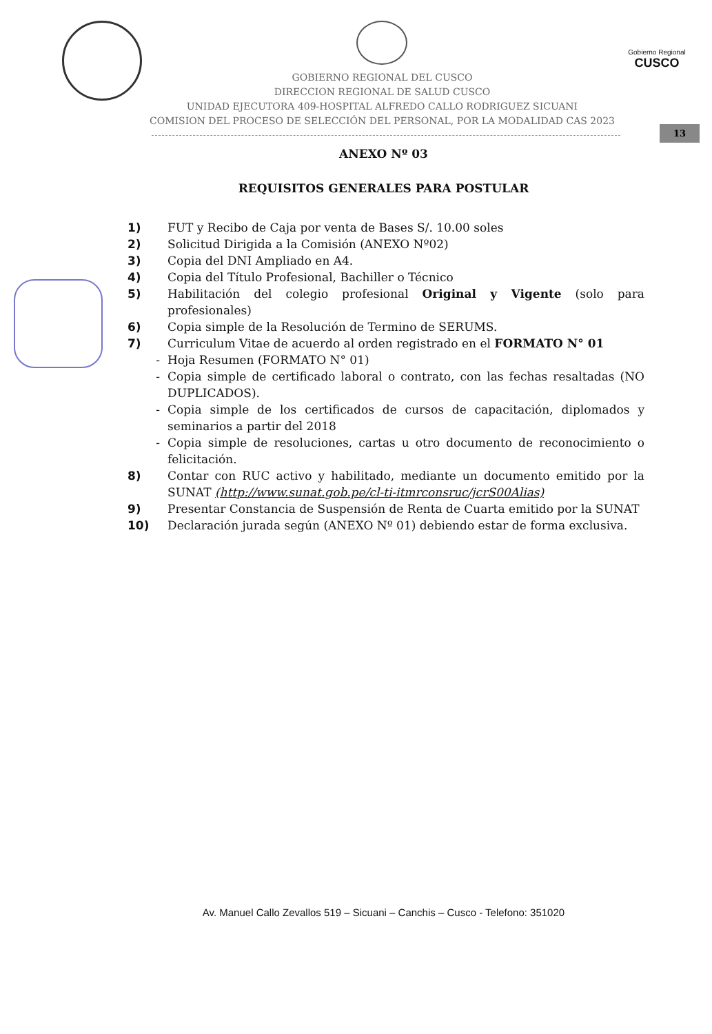GOBIERNO REGIONAL DEL CUSCO
DIRECCION REGIONAL DE SALUD CUSCO
UNIDAD EJECUTORA 409-HOSPITAL ALFREDO CALLO RODRIGUEZ SICUANI
COMISION DEL PROCESO DE SELECCIÓN DEL PERSONAL, POR LA MODALIDAD CAS 2023
Gobierno Regional
CUSCO
13
ANEXO Nº 03
REQUISITOS GENERALES PARA POSTULAR
1) FUT y Recibo de Caja por venta de Bases S/. 10.00 soles
2) Solicitud Dirigida a la Comisión (ANEXO Nº02)
3) Copia del DNI Ampliado en A4.
4) Copia del Título Profesional, Bachiller o Técnico
5) Habilitación del colegio profesional Original y Vigente (solo para profesionales)
6) Copia simple de la Resolución de Termino de SERUMS.
7) Curriculum Vitae de acuerdo al orden registrado en el FORMATO N° 01
- Hoja Resumen (FORMATO N° 01)
- Copia simple de certificado laboral o contrato, con las fechas resaltadas (NO DUPLICADOS).
- Copia simple de los certificados de cursos de capacitación, diplomados y seminarios a partir del 2018
- Copia simple de resoluciones, cartas u otro documento de reconocimiento o felicitación.
8) Contar con RUC activo y habilitado, mediante un documento emitido por la SUNAT (http://www.sunat.gob.pe/cl-ti-itmrconsruc/jcrS00Alias)
9) Presentar Constancia de Suspensión de Renta de Cuarta emitido por la SUNAT
10) Declaración jurada según (ANEXO Nº 01) debiendo estar de forma exclusiva.
Av. Manuel Callo Zevallos 519 – Sicuani – Canchis – Cusco - Telefono: 351020